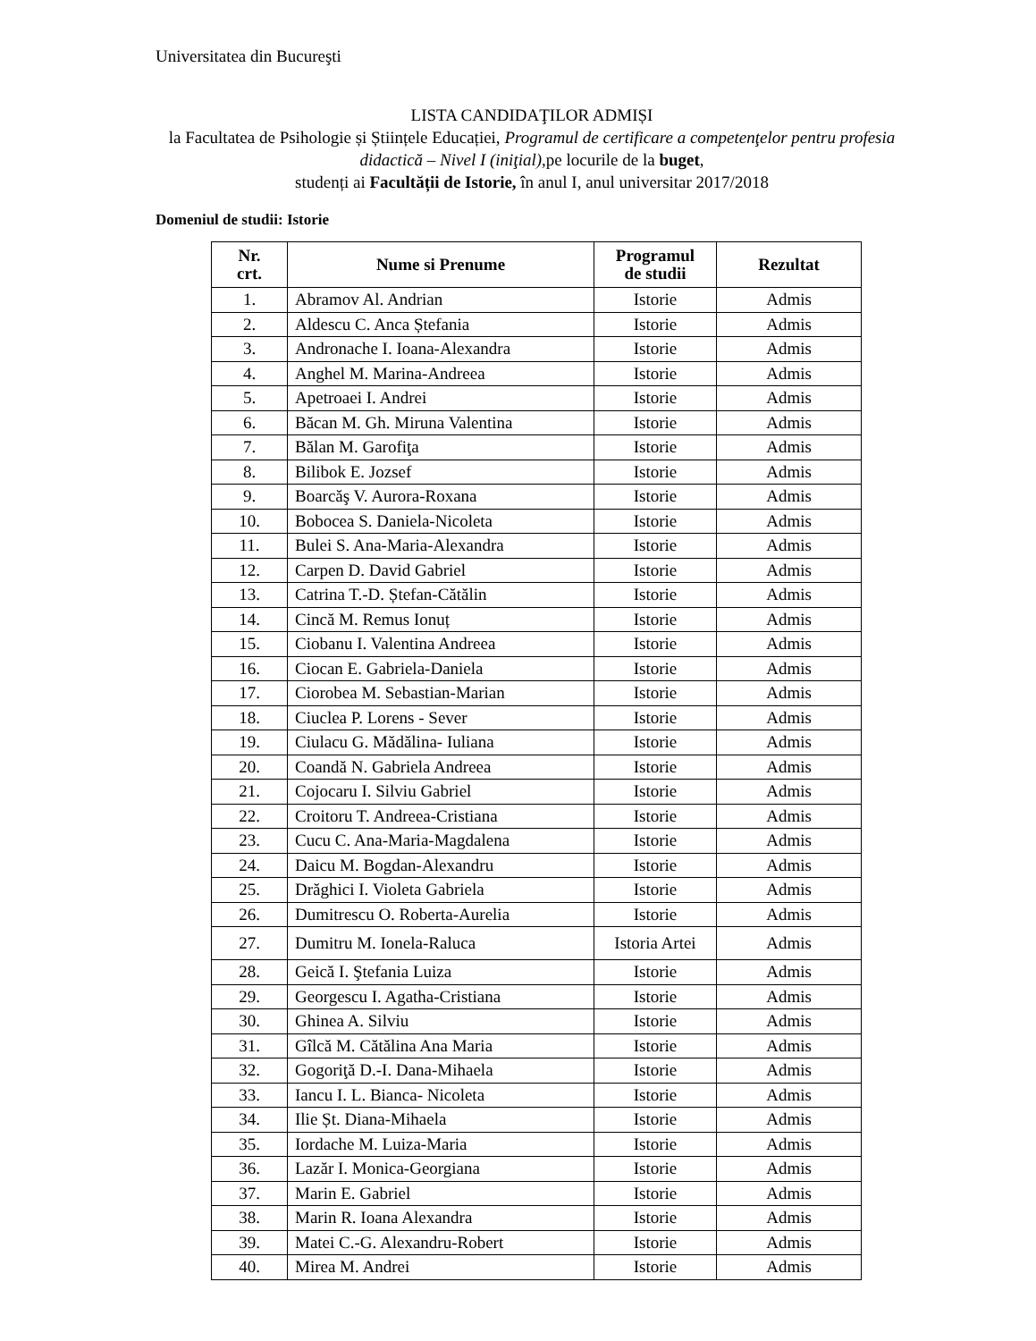Universitatea din Bucureşti
LISTA CANDIDAŢILOR ADMIȘI
la Facultatea de Psihologie și Științele Educației, Programul de certificare a competenţelor pentru profesia didactică – Nivel I (iniţial), pe locurile de la buget,
studenți ai Facultății de Istorie, în anul I, anul universitar 2017/2018
Domeniul de studii: Istorie
| Nr. crt. | Nume si Prenume | Programul de studii | Rezultat |
| --- | --- | --- | --- |
| 1. | Abramov Al. Andrian | Istorie | Admis |
| 2. | Aldescu C. Anca Ștefania | Istorie | Admis |
| 3. | Andronache I. Ioana-Alexandra | Istorie | Admis |
| 4. | Anghel M. Marina-Andreea | Istorie | Admis |
| 5. | Apetroaei I. Andrei | Istorie | Admis |
| 6. | Băcan M. Gh. Miruna Valentina | Istorie | Admis |
| 7. | Bălan M. Garofiţa | Istorie | Admis |
| 8. | Bilibok E. Jozsef | Istorie | Admis |
| 9. | Boarcăş V. Aurora-Roxana | Istorie | Admis |
| 10. | Bobocea S. Daniela-Nicoleta | Istorie | Admis |
| 11. | Bulei S. Ana-Maria-Alexandra | Istorie | Admis |
| 12. | Carpen D. David Gabriel | Istorie | Admis |
| 13. | Catrina T.-D. Ștefan-Cătălin | Istorie | Admis |
| 14. | Cincă M. Remus Ionuț | Istorie | Admis |
| 15. | Ciobanu I. Valentina Andreea | Istorie | Admis |
| 16. | Ciocan E. Gabriela-Daniela | Istorie | Admis |
| 17. | Ciorobea M. Sebastian-Marian | Istorie | Admis |
| 18. | Ciuclea P. Lorens - Sever | Istorie | Admis |
| 19. | Ciulacu G. Mădălina- Iuliana | Istorie | Admis |
| 20. | Coandă N. Gabriela Andreea | Istorie | Admis |
| 21. | Cojocaru I. Silviu Gabriel | Istorie | Admis |
| 22. | Croitoru T. Andreea-Cristiana | Istorie | Admis |
| 23. | Cucu C. Ana-Maria-Magdalena | Istorie | Admis |
| 24. | Daicu M. Bogdan-Alexandru | Istorie | Admis |
| 25. | Drăghici I. Violeta Gabriela | Istorie | Admis |
| 26. | Dumitrescu O. Roberta-Aurelia | Istorie | Admis |
| 27. | Dumitru M. Ionela-Raluca | Istoria Artei | Admis |
| 28. | Geică I. Ştefania Luiza | Istorie | Admis |
| 29. | Georgescu I. Agatha-Cristiana | Istorie | Admis |
| 30. | Ghinea A. Silviu | Istorie | Admis |
| 31. | Gîlcă M. Cătălina Ana Maria | Istorie | Admis |
| 32. | Gogoriţă D.-I. Dana-Mihaela | Istorie | Admis |
| 33. | Iancu I. L. Bianca- Nicoleta | Istorie | Admis |
| 34. | Ilie Șt. Diana-Mihaela | Istorie | Admis |
| 35. | Iordache M. Luiza-Maria | Istorie | Admis |
| 36. | Lazăr I. Monica-Georgiana | Istorie | Admis |
| 37. | Marin E. Gabriel | Istorie | Admis |
| 38. | Marin R. Ioana Alexandra | Istorie | Admis |
| 39. | Matei C.-G. Alexandru-Robert | Istorie | Admis |
| 40. | Mirea M. Andrei | Istorie | Admis |